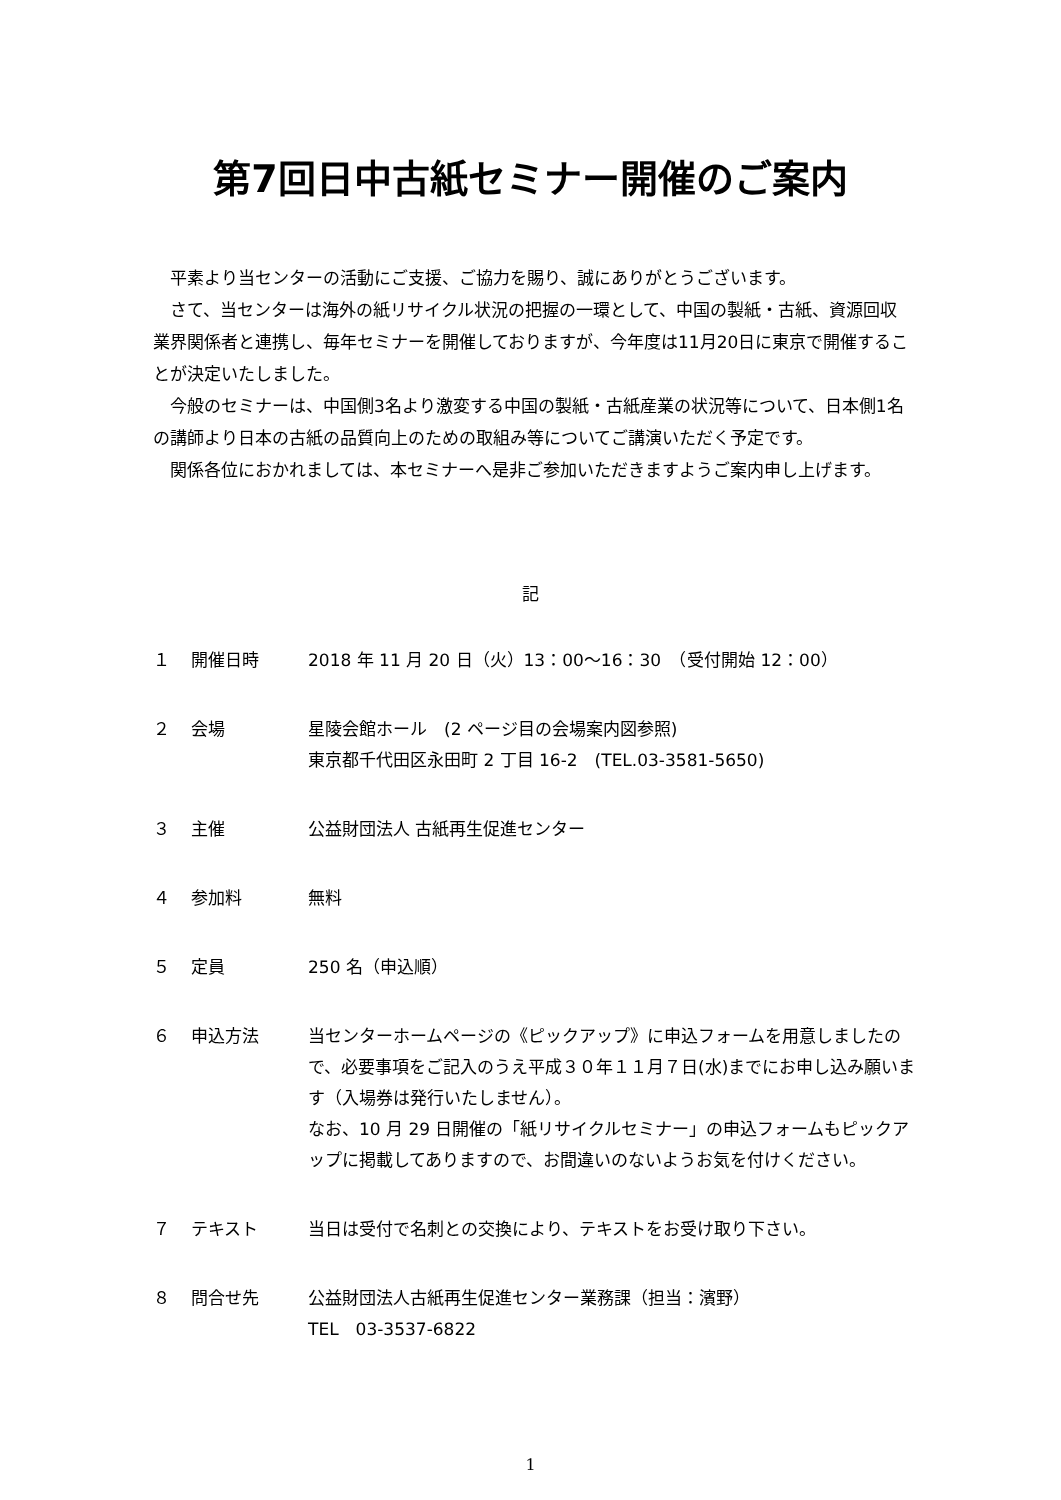第7回日中古紙セミナー開催のご案内
　平素より当センターの活動にご支援、ご協力を賜り、誠にありがとうございます。
　さて、当センターは海外の紙リサイクル状況の把握の一環として、中国の製紙・古紙、資源回収業界関係者と連携し、毎年セミナーを開催しておりますが、今年度は11月20日に東京で開催することが決定いたしました。
　今般のセミナーは、中国側3名より激変する中国の製紙・古紙産業の状況等について、日本側1名の講師より日本の古紙の品質向上のための取組み等についてご講演いただく予定です。
　関係各位におかれましては、本セミナーへ是非ご参加いただきますようご案内申し上げます。
記
| １ | 開催日時 | 2018 年 11 月 20 日（火）13：00〜16：30 （受付開始 12：00） |
| ２ | 会場 | 星陵会館ホール (2 ページ目の会場案内図参照) 東京都千代田区永田町 2 丁目 16-2 (TEL.03-3581-5650) |
| ３ | 主催 | 公益財団法人 古紙再生促進センター |
| ４ | 参加料 | 無料 |
| ５ | 定員 | 250 名（申込順） |
| ６ | 申込方法 | 当センターホームページの《ピックアップ》に申込フォームを用意しましたので、必要事項をご記入のうえ平成３０年１１月７日(水)までにお申し込み願います（入場券は発行いたしません）。 なお、10 月 29 日開催の「紙リサイクルセミナー」の申込フォームもピックアップに掲載してありますので、お間違いのないようお気を付けください。 |
| ７ | テキスト | 当日は受付で名刺との交換により、テキストをお受け取り下さい。 |
| ８ | 問合せ先 | 公益財団法人古紙再生促進センター業務課（担当：濱野） TEL 03-3537-6822 |
1